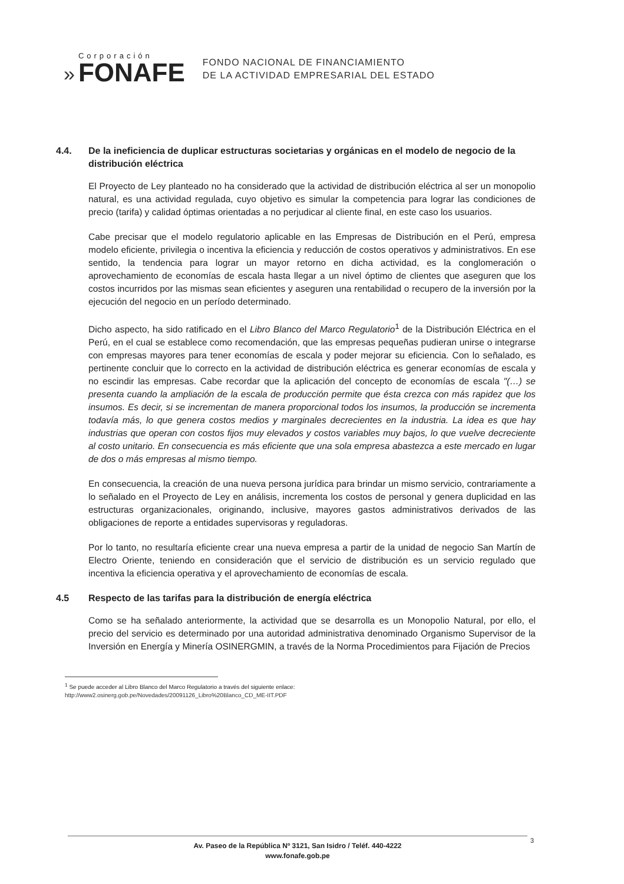»
Corporación
FONAFE
FONDO NACIONAL DE FINANCIAMIENTO
DE LA ACTIVIDAD EMPRESARIAL DEL ESTADO
4.4. De la ineficiencia de duplicar estructuras societarias y orgánicas en el modelo de negocio de la distribución eléctrica
El Proyecto de Ley planteado no ha considerado que la actividad de distribución eléctrica al ser un monopolio natural, es una actividad regulada, cuyo objetivo es simular la competencia para lograr las condiciones de precio (tarifa) y calidad óptimas orientadas a no perjudicar al cliente final, en este caso los usuarios.
Cabe precisar que el modelo regulatorio aplicable en las Empresas de Distribución en el Perú, empresa modelo eficiente, privilegia o incentiva la eficiencia y reducción de costos operativos y administrativos. En ese sentido, la tendencia para lograr un mayor retorno en dicha actividad, es la conglomeración o aprovechamiento de economías de escala hasta llegar a un nivel óptimo de clientes que aseguren que los costos incurridos por las mismas sean eficientes y aseguren una rentabilidad o recupero de la inversión por la ejecución del negocio en un período determinado.
Dicho aspecto, ha sido ratificado en el Libro Blanco del Marco Regulatorio<sup>1</sup> de la Distribución Eléctrica en el Perú, en el cual se establece como recomendación, que las empresas pequeñas pudieran unirse o integrarse con empresas mayores para tener economías de escala y poder mejorar su eficiencia. Con lo señalado, es pertinente concluir que lo correcto en la actividad de distribución eléctrica es generar economías de escala y no escindir las empresas. Cabe recordar que la aplicación del concepto de economías de escala "(…) se presenta cuando la ampliación de la escala de producción permite que ésta crezca con más rapidez que los insumos. Es decir, si se incrementan de manera proporcional todos los insumos, la producción se incrementa todavía más, lo que genera costos medios y marginales decrecientes en la industria. La idea es que hay industrias que operan con costos fijos muy elevados y costos variables muy bajos, lo que vuelve decreciente al costo unitario. En consecuencia es más eficiente que una sola empresa abastezca a este mercado en lugar de dos o más empresas al mismo tiempo.
En consecuencia, la creación de una nueva persona jurídica para brindar un mismo servicio, contrariamente a lo señalado en el Proyecto de Ley en análisis, incrementa los costos de personal y genera duplicidad en las estructuras organizacionales, originando, inclusive, mayores gastos administrativos derivados de las obligaciones de reporte a entidades supervisoras y reguladoras.
Por lo tanto, no resultaría eficiente crear una nueva empresa a partir de la unidad de negocio San Martín de Electro Oriente, teniendo en consideración que el servicio de distribución es un servicio regulado que incentiva la eficiencia operativa y el aprovechamiento de economías de escala.
4.5 Respecto de las tarifas para la distribución de energía eléctrica
Como se ha señalado anteriormente, la actividad que se desarrolla es un Monopolio Natural, por ello, el precio del servicio es determinado por una autoridad administrativa denominado Organismo Supervisor de la Inversión en Energía y Minería OSINERGMIN, a través de la Norma Procedimientos para Fijación de Precios
<sup>1</sup> Se puede acceder al Libro Blanco del Marco Regulatorio a través del siguiente enlace:
http://www2.osinerg.gob.pe/Novedades/20091126_Libro%20Blanco_CD_ME-IIT.PDF
Av. Paseo de la República Nº 3121, San Isidro / Teléf. 440-4222
www.fonafe.gob.pe
3